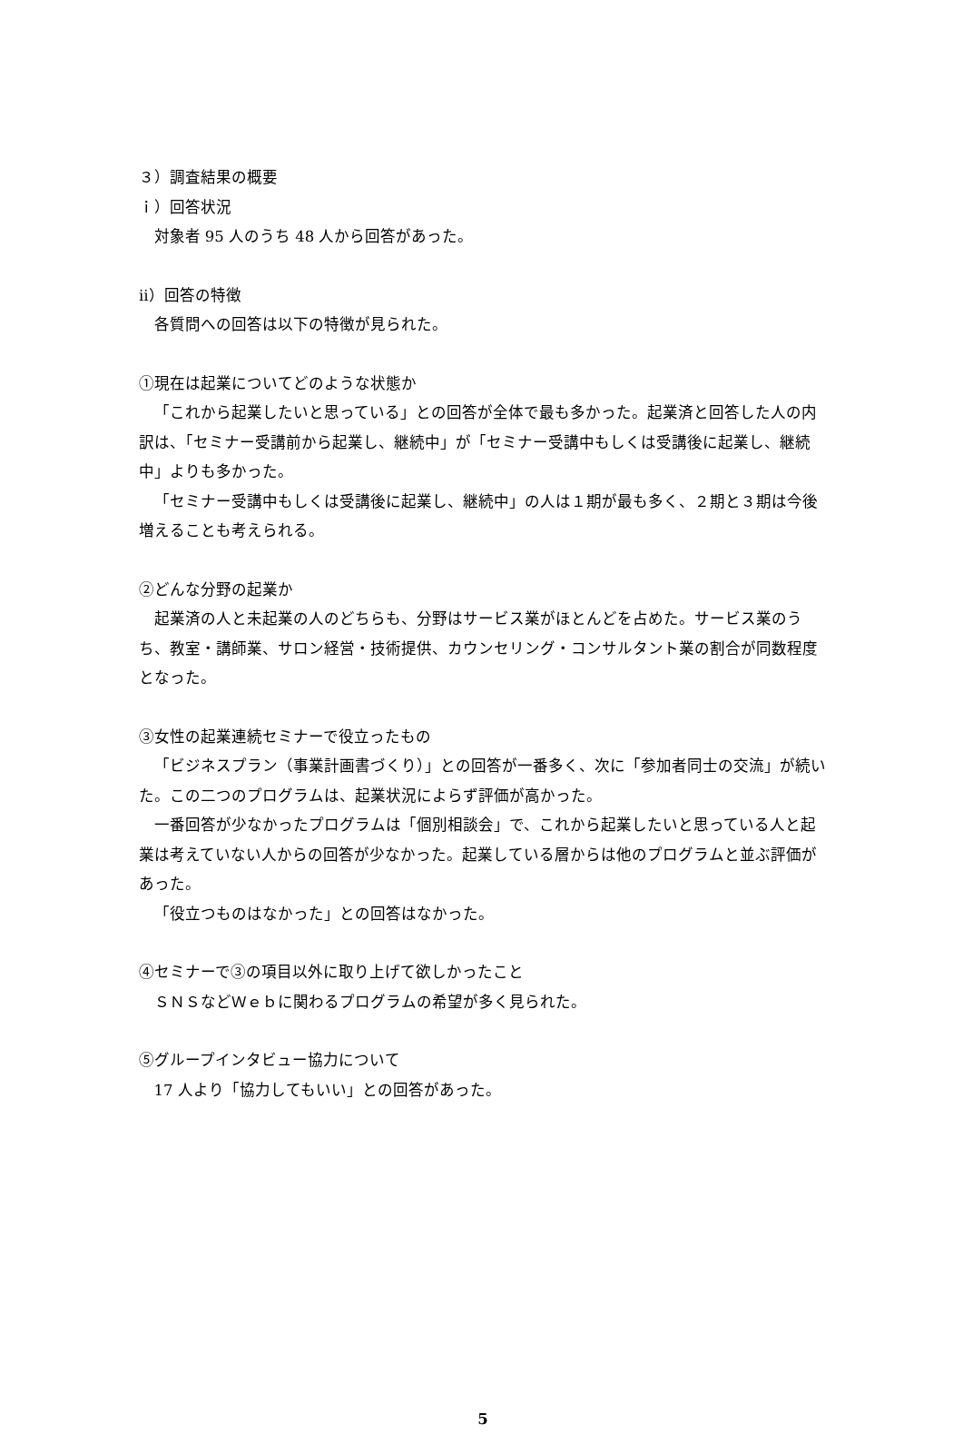３）調査結果の概要
ｉ）回答状況
対象者 95 人のうち 48 人から回答があった。
ⅱ）回答の特徴
各質問への回答は以下の特徴が見られた。
①現在は起業についてどのような状態か
「これから起業したいと思っている」との回答が全体で最も多かった。起業済と回答した人の内訳は、「セミナー受講前から起業し、継続中」が「セミナー受講中もしくは受講後に起業し、継続中」よりも多かった。
「セミナー受講中もしくは受講後に起業し、継続中」の人は１期が最も多く、２期と３期は今後増えることも考えられる。
②どんな分野の起業か
起業済の人と未起業の人のどちらも、分野はサービス業がほとんどを占めた。サービス業のうち、教室・講師業、サロン経営・技術提供、カウンセリング・コンサルタント業の割合が同数程度となった。
③女性の起業連続セミナーで役立ったもの
「ビジネスプラン（事業計画書づくり）」との回答が一番多く、次に「参加者同士の交流」が続いた。この二つのプログラムは、起業状況によらず評価が高かった。
一番回答が少なかったプログラムは「個別相談会」で、これから起業したいと思っている人と起業は考えていない人からの回答が少なかった。起業している層からは他のプログラムと並ぶ評価があった。
「役立つものはなかった」との回答はなかった。
④セミナーで③の項目以外に取り上げて欲しかったこと
ＳＮＳなどＷｅｂに関わるプログラムの希望が多く見られた。
⑤グループインタビュー協力について
17 人より「協力してもいい」との回答があった。
5